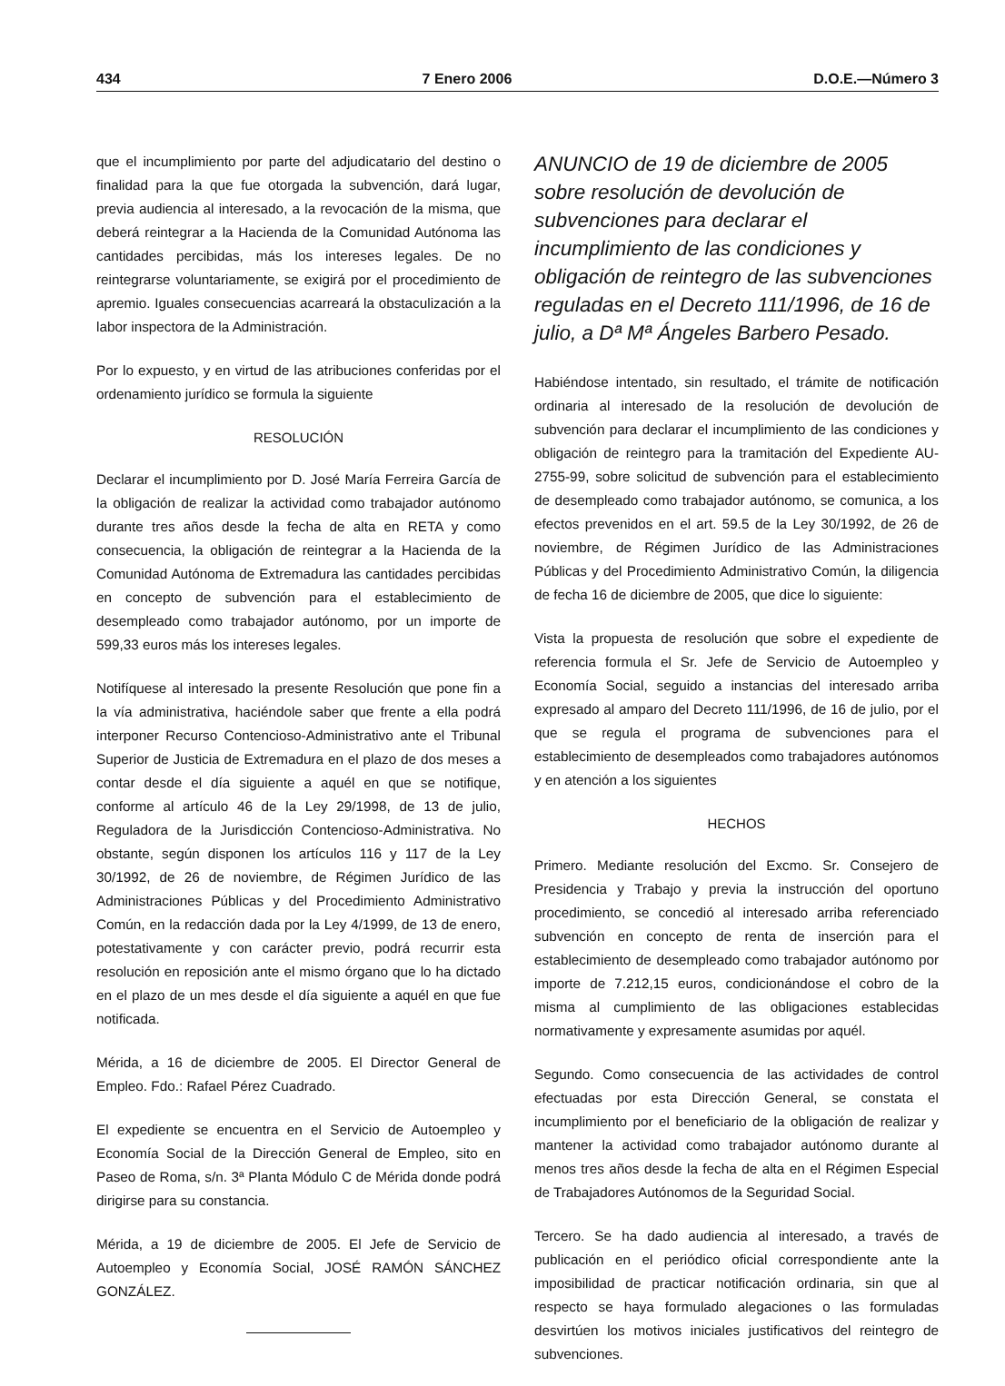434 7 Enero 2006 D.O.E.—Número 3
que el incumplimiento por parte del adjudicatario del destino o finalidad para la que fue otorgada la subvención, dará lugar, previa audiencia al interesado, a la revocación de la misma, que deberá reintegrar a la Hacienda de la Comunidad Autónoma las cantidades percibidas, más los intereses legales. De no reintegrarse voluntariamente, se exigirá por el procedimiento de apremio. Iguales consecuencias acarreará la obstaculización a la labor inspectora de la Administración.
Por lo expuesto, y en virtud de las atribuciones conferidas por el ordenamiento jurídico se formula la siguiente
RESOLUCIÓN
Declarar el incumplimiento por D. José María Ferreira García de la obligación de realizar la actividad como trabajador autónomo durante tres años desde la fecha de alta en RETA y como consecuencia, la obligación de reintegrar a la Hacienda de la Comunidad Autónoma de Extremadura las cantidades percibidas en concepto de subvención para el establecimiento de desempleado como trabajador autónomo, por un importe de 599,33 euros más los intereses legales.
Notifíquese al interesado la presente Resolución que pone fin a la vía administrativa, haciéndole saber que frente a ella podrá interponer Recurso Contencioso-Administrativo ante el Tribunal Superior de Justicia de Extremadura en el plazo de dos meses a contar desde el día siguiente a aquél en que se notifique, conforme al artículo 46 de la Ley 29/1998, de 13 de julio, Reguladora de la Jurisdicción Contencioso-Administrativa. No obstante, según disponen los artículos 116 y 117 de la Ley 30/1992, de 26 de noviembre, de Régimen Jurídico de las Administraciones Públicas y del Procedimiento Administrativo Común, en la redacción dada por la Ley 4/1999, de 13 de enero, potestativamente y con carácter previo, podrá recurrir esta resolución en reposición ante el mismo órgano que lo ha dictado en el plazo de un mes desde el día siguiente a aquél en que fue notificada.
Mérida, a 16 de diciembre de 2005. El Director General de Empleo. Fdo.: Rafael Pérez Cuadrado.
El expediente se encuentra en el Servicio de Autoempleo y Economía Social de la Dirección General de Empleo, sito en Paseo de Roma, s/n. 3ª Planta Módulo C de Mérida donde podrá dirigirse para su constancia.
Mérida, a 19 de diciembre de 2005. El Jefe de Servicio de Autoempleo y Economía Social, JOSÉ RAMÓN SÁNCHEZ GONZÁLEZ.
ANUNCIO de 19 de diciembre de 2005 sobre resolución de devolución de subvenciones para declarar el incumplimiento de las condiciones y obligación de reintegro de las subvenciones reguladas en el Decreto 111/1996, de 16 de julio, a Dª Mª Ángeles Barbero Pesado.
Habiéndose intentado, sin resultado, el trámite de notificación ordinaria al interesado de la resolución de devolución de subvención para declarar el incumplimiento de las condiciones y obligación de reintegro para la tramitación del Expediente AU-2755-99, sobre solicitud de subvención para el establecimiento de desempleado como trabajador autónomo, se comunica, a los efectos prevenidos en el art. 59.5 de la Ley 30/1992, de 26 de noviembre, de Régimen Jurídico de las Administraciones Públicas y del Procedimiento Administrativo Común, la diligencia de fecha 16 de diciembre de 2005, que dice lo siguiente:
Vista la propuesta de resolución que sobre el expediente de referencia formula el Sr. Jefe de Servicio de Autoempleo y Economía Social, seguido a instancias del interesado arriba expresado al amparo del Decreto 111/1996, de 16 de julio, por el que se regula el programa de subvenciones para el establecimiento de desempleados como trabajadores autónomos y en atención a los siguientes
HECHOS
Primero. Mediante resolución del Excmo. Sr. Consejero de Presidencia y Trabajo y previa la instrucción del oportuno procedimiento, se concedió al interesado arriba referenciado subvención en concepto de renta de inserción para el establecimiento de desempleado como trabajador autónomo por importe de 7.212,15 euros, condicionándose el cobro de la misma al cumplimiento de las obligaciones establecidas normativamente y expresamente asumidas por aquél.
Segundo. Como consecuencia de las actividades de control efectuadas por esta Dirección General, se constata el incumplimiento por el beneficiario de la obligación de realizar y mantener la actividad como trabajador autónomo durante al menos tres años desde la fecha de alta en el Régimen Especial de Trabajadores Autónomos de la Seguridad Social.
Tercero. Se ha dado audiencia al interesado, a través de publicación en el periódico oficial correspondiente ante la imposibilidad de practicar notificación ordinaria, sin que al respecto se haya formulado alegaciones o las formuladas desvirtúen los motivos iniciales justificativos del reintegro de subvenciones.